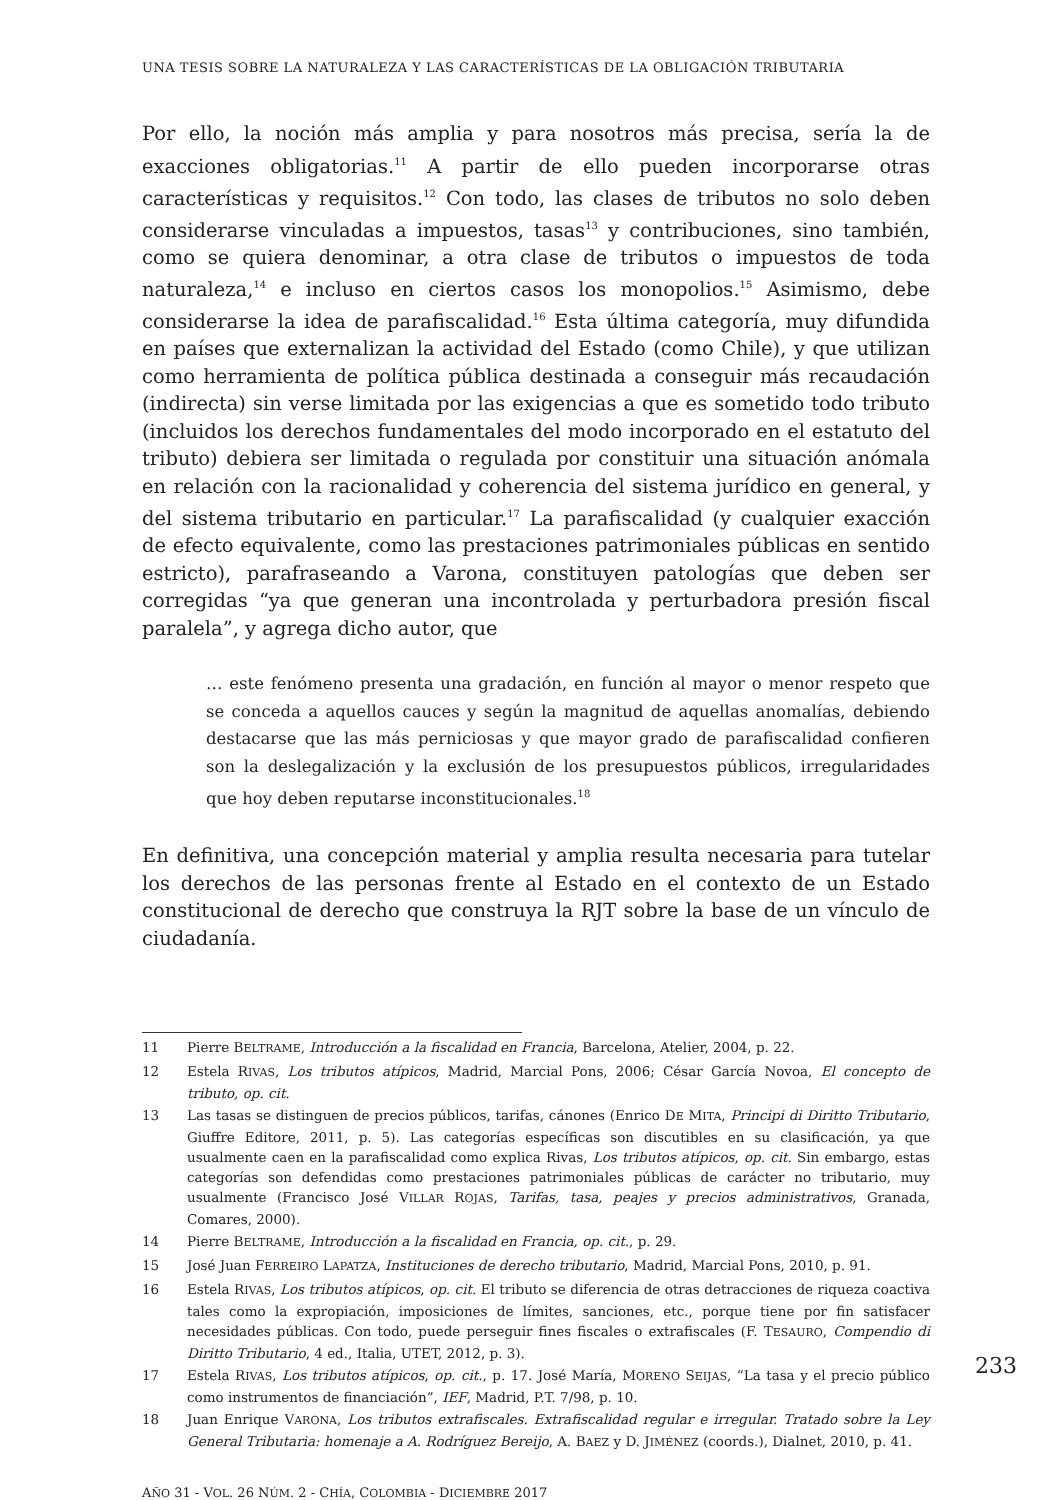UNA TESIS SOBRE LA NATURALEZA Y LAS CARACTERÍSTICAS DE LA OBLIGACIÓN TRIBUTARIA
Por ello, la noción más amplia y para nosotros más precisa, sería la de exacciones obligatorias.<sup>11</sup> A partir de ello pueden incorporarse otras características y requisitos.<sup>12</sup> Con todo, las clases de tributos no solo deben considerarse vinculadas a impuestos, tasas<sup>13</sup> y contribuciones, sino también, como se quiera denominar, a otra clase de tributos o impuestos de toda naturaleza,<sup>14</sup> e incluso en ciertos casos los monopolios.<sup>15</sup> Asimismo, debe considerarse la idea de parafiscalidad.<sup>16</sup> Esta última categoría, muy difundida en países que externalizan la actividad del Estado (como Chile), y que utilizan como herramienta de política pública destinada a conseguir más recaudación (indirecta) sin verse limitada por las exigencias a que es sometido todo tributo (incluidos los derechos fundamentales del modo incorporado en el estatuto del tributo) debiera ser limitada o regulada por constituir una situación anómala en relación con la racionalidad y coherencia del sistema jurídico en general, y del sistema tributario en particular.<sup>17</sup> La parafiscalidad (y cualquier exacción de efecto equivalente, como las prestaciones patrimoniales públicas en sentido estricto), parafraseando a Varona, constituyen patologías que deben ser corregidas “ya que generan una incontrolada y perturbadora presión fiscal paralela”, y agrega dicho autor, que
… este fenómeno presenta una gradación, en función al mayor o menor respeto que se conceda a aquellos cauces y según la magnitud de aquellas anomalías, debiendo destacarse que las más perniciosas y que mayor grado de parafiscalidad confieren son la deslegalización y la exclusión de los presupuestos públicos, irregularidades que hoy deben reputarse inconstitucionales.<sup>18</sup>
En definitiva, una concepción material y amplia resulta necesaria para tutelar los derechos de las personas frente al Estado en el contexto de un Estado constitucional de derecho que construya la RJT sobre la base de un vínculo de ciudadanía.
11 Pierre BELTRAME, Introducción a la fiscalidad en Francia, Barcelona, Atelier, 2004, p. 22.
12 Estela RIVAS, Los tributos atípicos, Madrid, Marcial Pons, 2006; César García Novoa, El concepto de tributo, op. cit.
13 Las tasas se distinguen de precios públicos, tarifas, cánones (Enrico DE MITA, Principi di Diritto Tributario, Giuffre Editore, 2011, p. 5). Las categorías específicas son discutibles en su clasificación, ya que usualmente caen en la parafiscalidad como explica Rivas, Los tributos atípicos, op. cit. Sin embargo, estas categorías son defendidas como prestaciones patrimoniales públicas de carácter no tributario, muy usualmente (Francisco José VILLAR ROJAS, Tarifas, tasa, peajes y precios administrativos, Granada, Comares, 2000).
14 Pierre BELTRAME, Introducción a la fiscalidad en Francia, op. cit., p. 29.
15 José Juan FERREIRO LAPATZA, Instituciones de derecho tributario, Madrid, Marcial Pons, 2010, p. 91.
16 Estela RIVAS, Los tributos atípicos, op. cit. El tributo se diferencia de otras detracciones de riqueza coactiva tales como la expropiación, imposiciones de límites, sanciones, etc., porque tiene por fin satisfacer necesidades públicas. Con todo, puede perseguir fines fiscales o extrafiscales (F. TESAURO, Compendio di Diritto Tributario, 4 ed., Italia, UTET, 2012, p. 3).
17 Estela RIVAS, Los tributos atípicos, op. cit., p. 17. José María, MORENO SEIJAS, “La tasa y el precio público como instrumentos de financiación”, IEF, Madrid, P.T. 7/98, p. 10.
18 Juan Enrique VARONA, Los tributos extrafiscales. Extrafiscalidad regular e irregular. Tratado sobre la Ley General Tributaria: homenaje a A. Rodríguez Bereijo, A. BAEZ y D. JIMÉNEZ (coords.), Dialnet, 2010, p. 41.
AÑO 31 - VOL. 26 NÚM. 2 - CHÍA, COLOMBIA - DICIEMBRE 2017
233